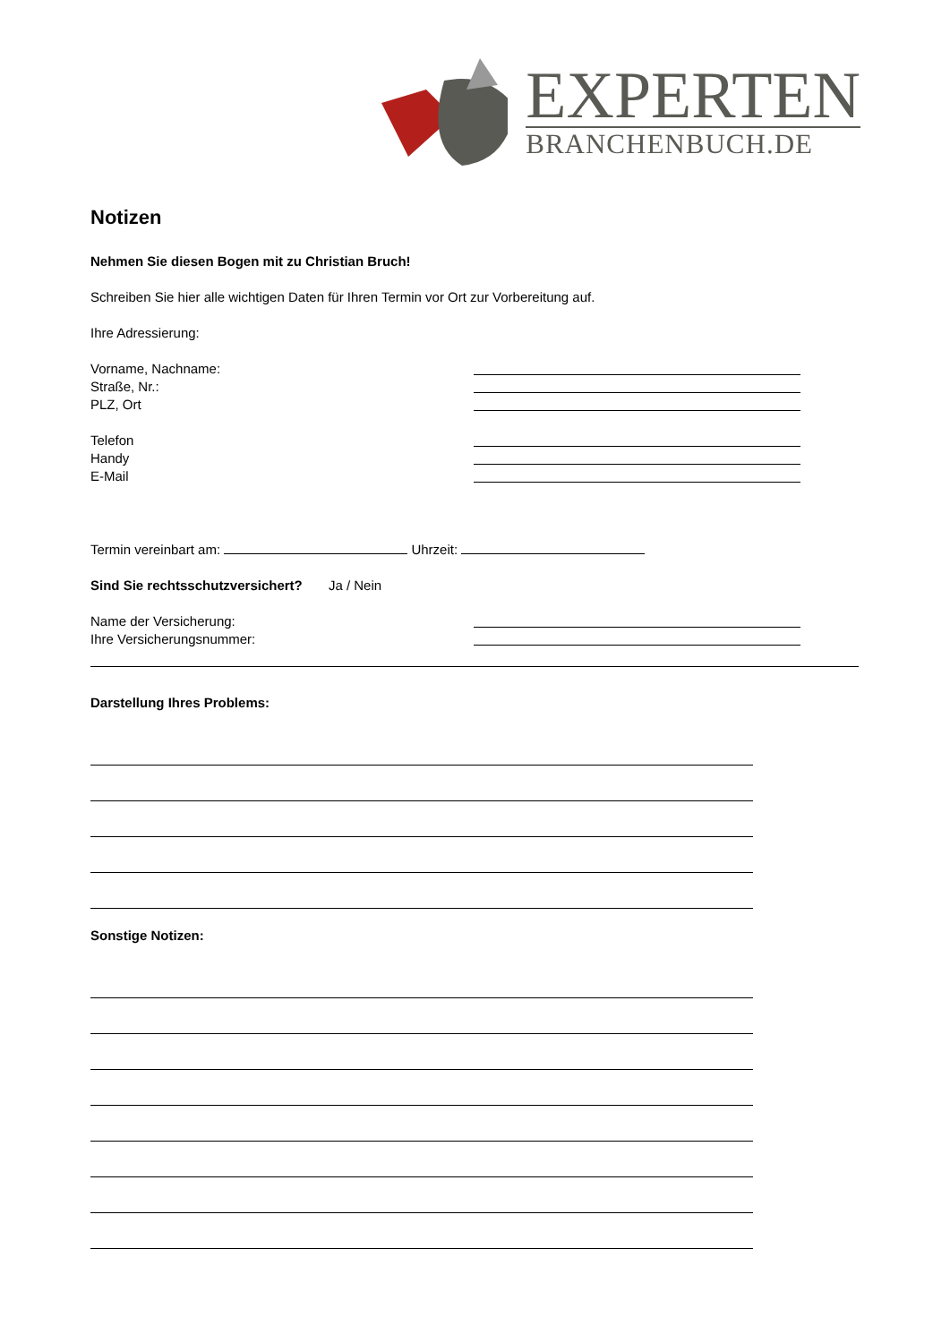EXPERTEN
BRANCHENBUCH.DE
Notizen
Nehmen Sie diesen Bogen mit zu Christian Bruch!
Schreiben Sie hier alle wichtigen Daten für Ihren Termin vor Ort zur Vorbereitung auf.
Ihre Adressierung:
Vorname, Nachname:
Straße, Nr.:
PLZ, Ort
Telefon
Handy
E-Mail
Termin vereinbart am: Uhrzeit:
Sind Sie rechtsschutzversichert? Ja / Nein
Name der Versicherung:
Ihre Versicherungsnummer:
Darstellung Ihres Problems:
Sonstige Notizen: